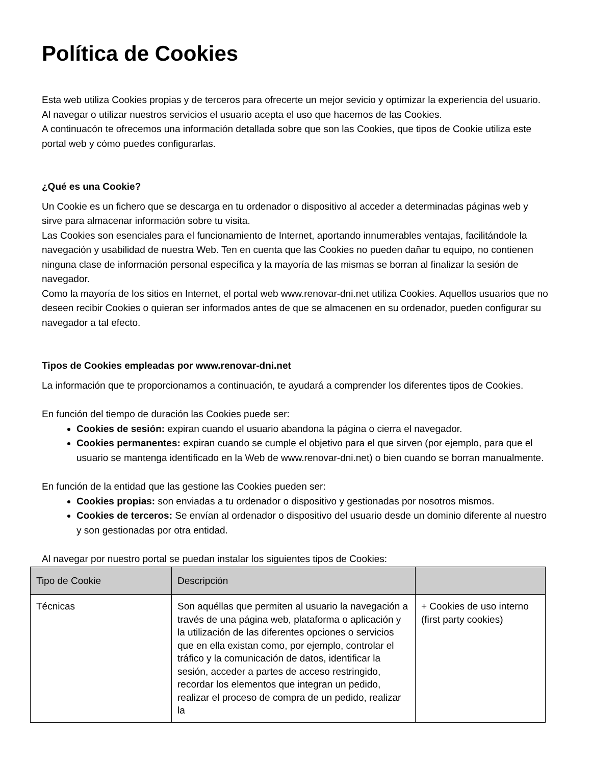Política de Cookies
Esta web utiliza Cookies propias y de terceros para ofrecerte un mejor sevicio y optimizar la experiencia del usuario. Al navegar o utilizar nuestros servicios el usuario acepta el uso que hacemos de las Cookies.
A continuacón te ofrecemos una información detallada sobre que son las Cookies, que tipos de Cookie utiliza este portal web y cómo puedes configurarlas.
¿Qué es una Cookie?
Un Cookie es un fichero que se descarga en tu ordenador o dispositivo al acceder a determinadas páginas web y sirve para almacenar información sobre tu visita.
Las Cookies son esenciales para el funcionamiento de Internet, aportando innumerables ventajas, facilitándole la navegación y usabilidad de nuestra Web. Ten en cuenta que las Cookies no pueden dañar tu equipo, no contienen ninguna clase de información personal específica y la mayoría de las mismas se borran al finalizar la sesión de navegador.
Como la mayoría de los sitios en Internet, el portal web www.renovar-dni.net utiliza Cookies. Aquellos usuarios que no deseen recibir Cookies o quieran ser informados antes de que se almacenen en su ordenador, pueden configurar su navegador a tal efecto.
Tipos de Cookies empleadas por www.renovar-dni.net
La información que te proporcionamos a continuación, te ayudará a comprender los diferentes tipos de Cookies.
En función del tiempo de duración las Cookies puede ser:
Cookies de sesión: expiran cuando el usuario abandona la página o cierra el navegador.
Cookies permanentes: expiran cuando se cumple el objetivo para el que sirven (por ejemplo, para que el usuario se mantenga identificado en la Web de www.renovar-dni.net) o bien cuando se borran manualmente.
En función de la entidad que las gestione las Cookies pueden ser:
Cookies propias: son enviadas a tu ordenador o dispositivo y gestionadas por nosotros mismos.
Cookies de terceros: Se envían al ordenador o dispositivo del usuario desde un dominio diferente al nuestro y son gestionadas por otra entidad.
Al navegar por nuestro portal se puedan instalar los siguientes tipos de Cookies:
| Tipo de Cookie | Descripción | |
| Técnicas | Son aquéllas que permiten al usuario la navegación a través de una página web, plataforma o aplicación y la utilización de las diferentes opciones o servicios que en ella existan como, por ejemplo, controlar el tráfico y la comunicación de datos, identificar la sesión, acceder a partes de acceso restringido, recordar los elementos que integran un pedido, realizar el proceso de compra de un pedido, realizar la | + Cookies de uso interno (first party cookies) |